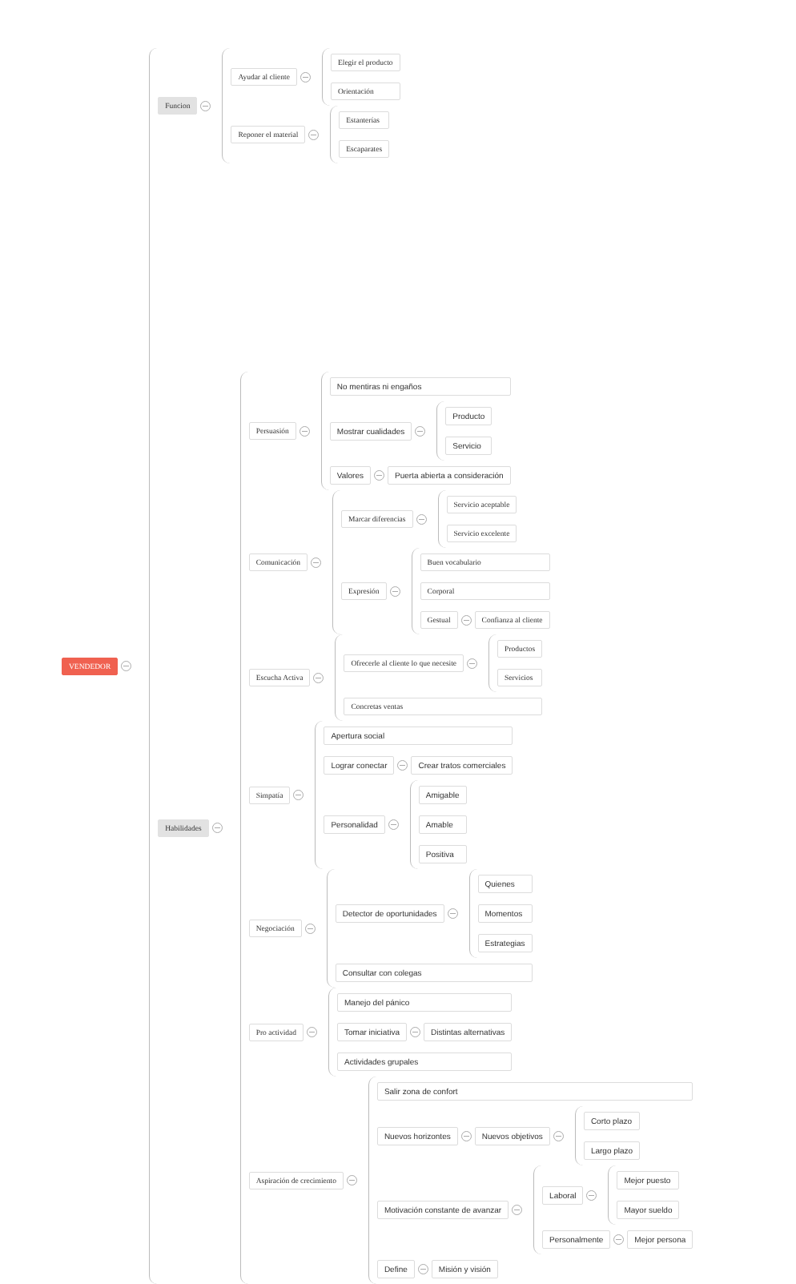VENDEDOR
Funcion
Ayudar al cliente
Elegir el producto
Orientación
Reponer el material
Estanterías
Escaparates
Habilidades
Persuasión
No mentiras ni engaños
Mostrar cualidades
Producto
Servicio
Valores Puerta abierta a consideración
Comunicación
Marcar diferencias
Servicio aceptable
Servicio excelente
Expresión
Buen vocabulario
Corporal
Gestual Confianza al cliente
Escucha Activa
Ofrecerle al cliente lo que necesite
Productos
Servicios
Concretas ventas
Simpatía
Apertura social
Lograr conectar Crear tratos comerciales
Personalidad
Amigable
Amable
Positiva
Negociación
Detector de oportunidades
Quienes
Momentos
Estrategias
Consultar con colegas
Pro actividad
Manejo del pánico
Tomar iniciativa Distintas alternativas
Actividades grupales
Aspiración de crecimiento
Salir zona de confort
Nuevos horizontes
Nuevos objetivos
Corto plazo
Largo plazo
Motivación constante de avanzar
Laboral
Mejor puesto
Mayor sueldo
Personalmente Mejor persona
Define Misión y visión